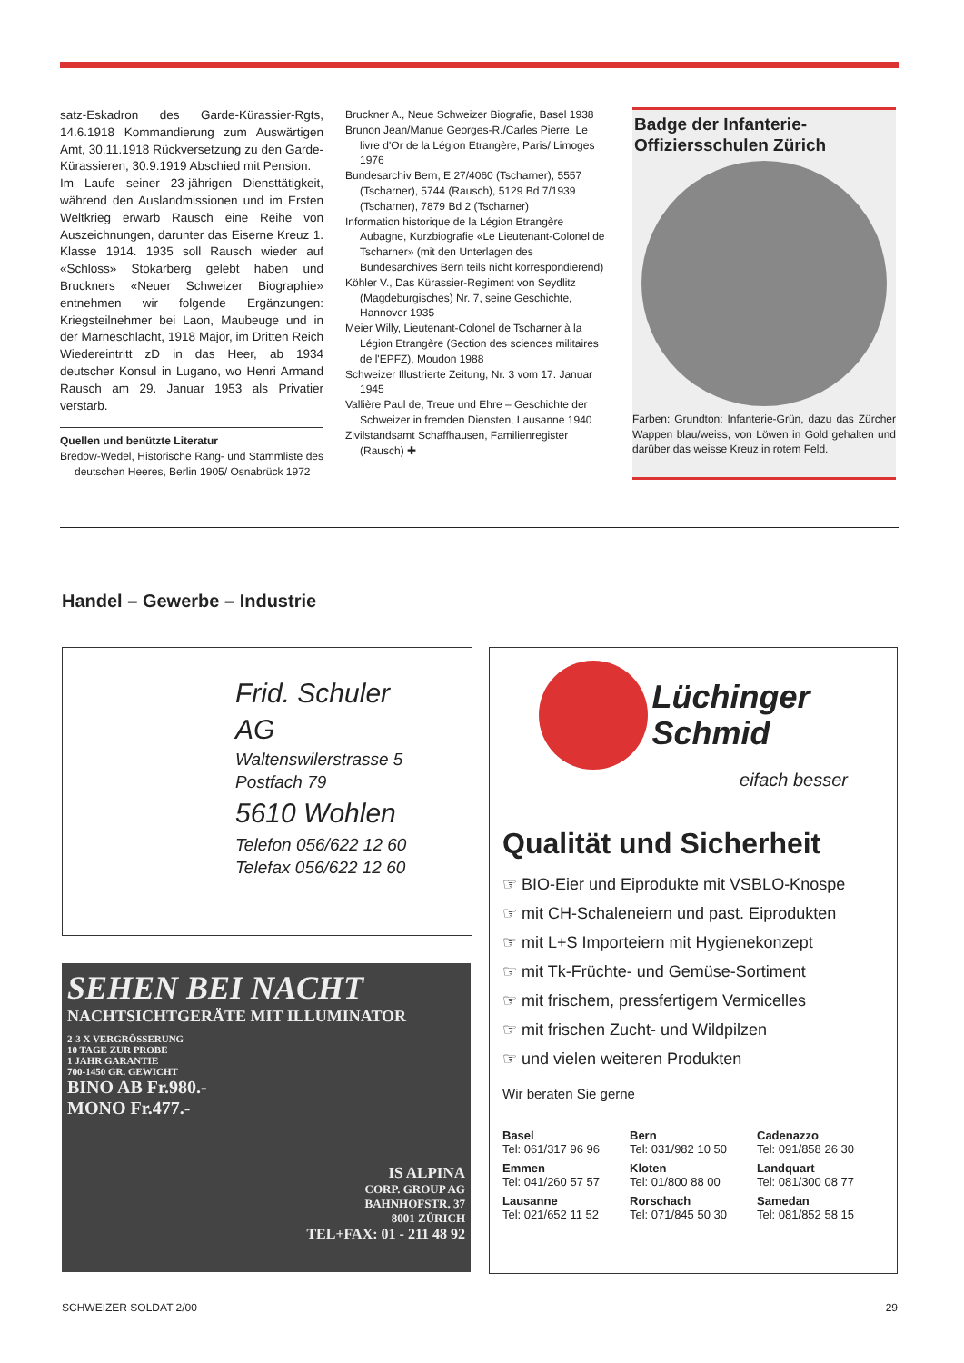satz-Eskadron des Garde-Kürassier-Rgts, 14.6.1918 Kommandierung zum Auswärtigen Amt, 30.11.1918 Rückversetzung zu den Garde-Kürassieren, 30.9.1919 Abschied mit Pension.
Im Laufe seiner 23-jährigen Diensttätigkeit, während den Auslandmissionen und im Ersten Weltkrieg erwarb Rausch eine Reihe von Auszeichnungen, darunter das Eiserne Kreuz 1. Klasse 1914. 1935 soll Rausch wieder auf «Schloss» Stokarberg gelebt haben und Bruckners «Neuer Schweizer Biographie» entnehmen wir folgende Ergänzungen: Kriegsteilnehmer bei Laon, Maubeuge und in der Marneschlacht, 1918 Major, im Dritten Reich Wiedereintritt zD in das Heer, ab 1934 deutscher Konsul in Lugano, wo Henri Armand Rausch am 29. Januar 1953 als Privatier verstarb.
Quellen und benützte Literatur
Bredow-Wedel, Historische Rang- und Stammliste des deutschen Heeres, Berlin 1905/ Osnabrück 1972
Bruckner A., Neue Schweizer Biografie, Basel 1938
Brunon Jean/Manue Georges-R./Carles Pierre, Le livre d'Or de la Légion Etrangère, Paris/ Limoges 1976
Bundesarchiv Bern, E 27/4060 (Tscharner), 5557 (Tscharner), 5744 (Rausch), 5129 Bd 7/1939 (Tscharner), 7879 Bd 2 (Tscharner)
Information historique de la Légion Etrangère Aubagne, Kurzbiografie «Le Lieutenant-Colonel de Tscharner» (mit den Unterlagen des Bundesarchives Bern teils nicht korrespondierend)
Köhler V., Das Kürassier-Regiment von Seydlitz (Magdeburgisches) Nr. 7, seine Geschichte, Hannover 1935
Meier Willy, Lieutenant-Colonel de Tscharner à la Légion Etrangère (Section des sciences militaires de l'EPFZ), Moudon 1988
Schweizer Illustrierte Zeitung, Nr. 3 vom 17. Januar 1945
Vallière Paul de, Treue und Ehre – Geschichte der Schweizer in fremden Diensten, Lausanne 1940
Zivilstandsamt Schaffhausen, Familienregister (Rausch) ✚
Badge der Infanterie-Offiziersschulen Zürich
Farben: Grundton: Infanterie-Grün, dazu das Zürcher Wappen blau/weiss, von Löwen in Gold gehalten und darüber das weisse Kreuz in rotem Feld.
Handel – Gewerbe – Industrie
Frid. Schuler
AG
Waltenswilerstrasse 5
Postfach 79
5610 Wohlen
Telefon 056/622 12 60
Telefax 056/622 12 60
SEHEN BEI NACHT
NACHTSICHTGERÄTE MIT ILLUMINATOR
2-3 X VERGRÖSSERUNG
10 TAGE ZUR PROBE
1 JAHR GARANTIE
700-1450 GR. GEWICHT
BINO AB Fr.980.-
MONO Fr.477.-
IS ALPINA
CORP. GROUP AG
BAHNHOFSTR. 37
8001 ZÜRICH
TEL+FAX: 01 - 211 48 92
Lüchinger
Schmid
eifach besser
Qualität und Sicherheit
☞ BIO-Eier und Eiprodukte mit VSBLO-Knospe
☞ mit CH-Schaleneiern und past. Eiprodukten
☞ mit L+S Importeiern mit Hygienekonzept
☞ mit Tk-Früchte- und Gemüse-Sortiment
☞ mit frischem, pressfertigem Vermicelles
☞ mit frischen Zucht- und Wildpilzen
☞ und vielen weiteren Produkten
Wir beraten Sie gerne
Basel
Tel: 061/317 96 96
Bern
Tel: 031/982 10 50
Cadenazzo
Tel: 091/858 26 30
Emmen
Tel: 041/260 57 57
Kloten
Tel: 01/800 88 00
Landquart
Tel: 081/300 08 77
Lausanne
Tel: 021/652 11 52
Rorschach
Tel: 071/845 50 30
Samedan
Tel: 081/852 58 15
SCHWEIZER SOLDAT 2/00 29